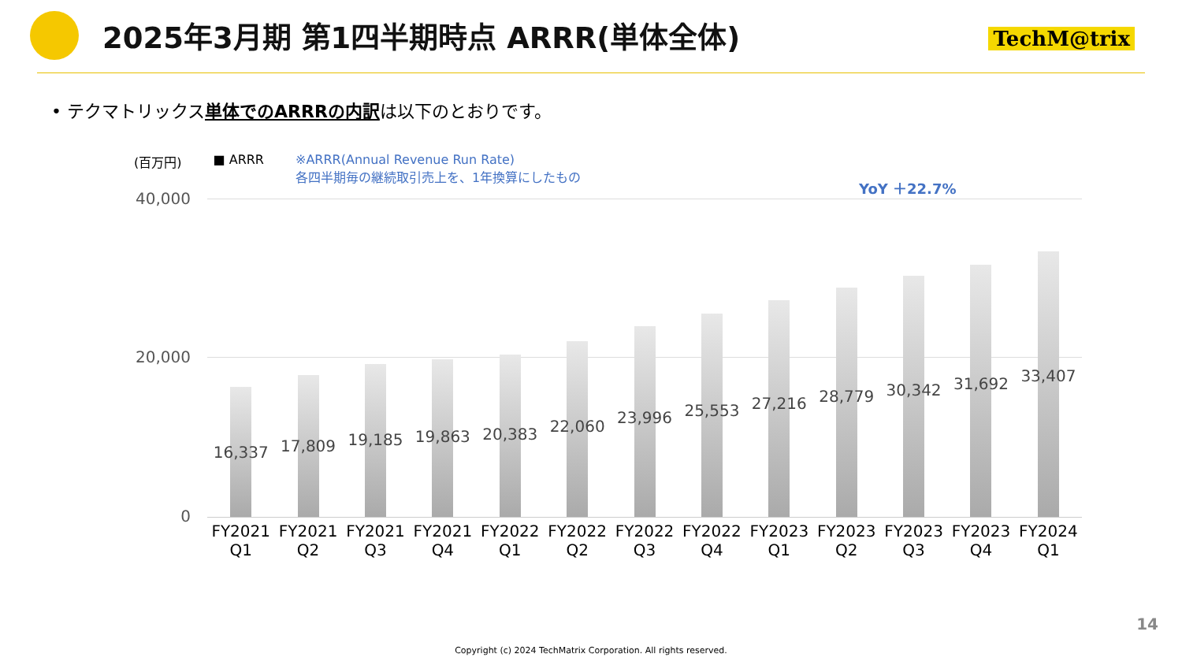2025年3月期 第1四半期時点 ARRR(単体全体)
TechM@trix
• テクマトリックス単体でのARRRの内訳は以下のとおりです。
(百万円) ■ ARRR ※ARRR(Annual Revenue Run Rate)
各四半期毎の継続取引売上を、1年換算にしたもの
YoY ＋22.7%
40,000
20,000
0
16,337
17,809
19,185
19,863
20,383
22,060
23,996
25,553
27,216
28,779
30,342
31,692
33,407
FY2021 Q1 FY2021 Q2 FY2021 Q3 FY2021 Q4 FY2022 Q1 FY2022 Q2 FY2022 Q3 FY2022 Q4 FY2023 Q1 FY2023 Q2 FY2023 Q3 FY2023 Q4 FY2024 Q1
14
Copyright (c) 2024 TechMatrix Corporation. All rights reserved.